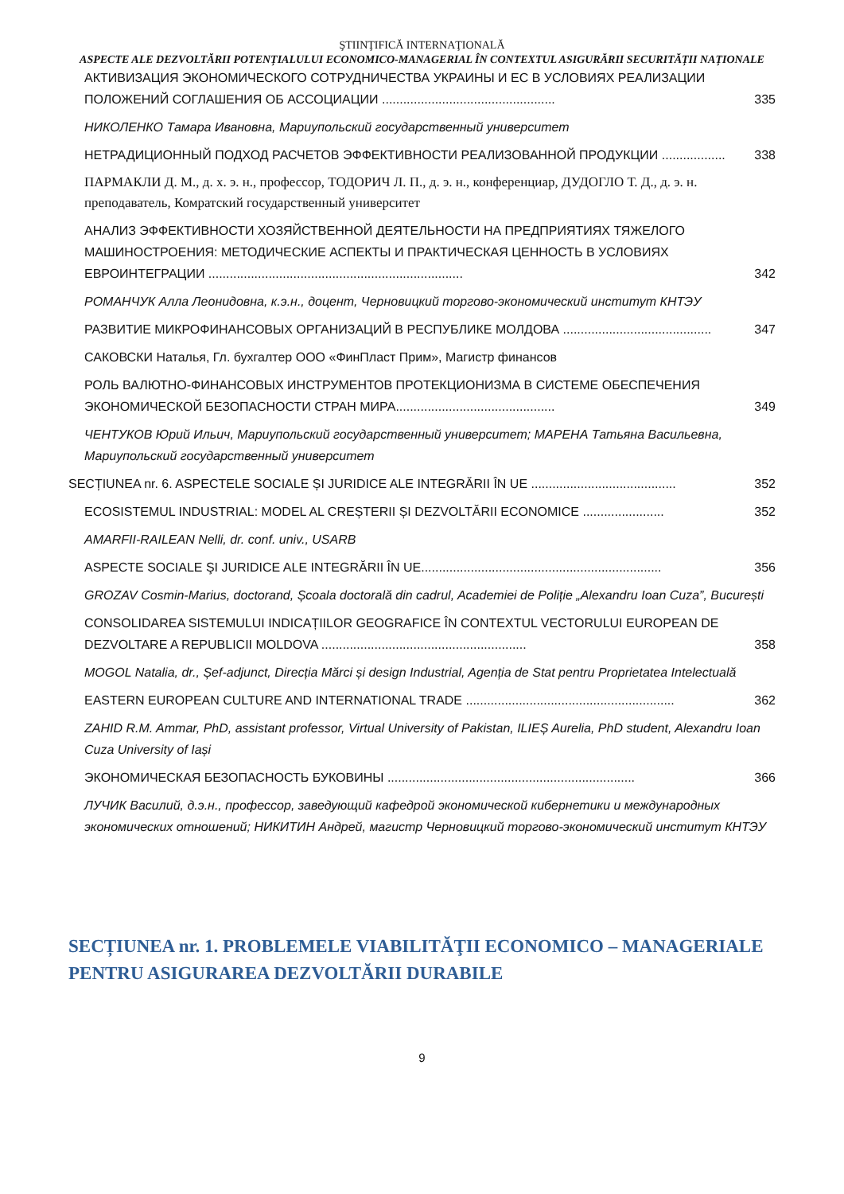ŞTIINŢIFICĂ INTERNAŢIONALĂ
ASPECTE ALE DEZVOLTĂRII POTENȚIALULUI ECONOMICO-MANAGERIAL ÎN CONTEXTUL ASIGURĂRII SECURITĂȚII NAȚIONALE
АКТИВИЗАЦИЯ ЭКОНОМИЧЕСКОГО СОТРУДНИЧЕСТВА УКРАИНЫ И ЕС В УСЛОВИЯХ РЕАЛИЗАЦИИ ПОЛОЖЕНИЙ СОГЛАШЕНИЯ ОБ АССОЦИАЦИИ ................................................. 335
НИКОЛЕНКО Тамара Ивановна, Мариупольский государственный университет
НЕТРАДИЦИОННЫЙ ПОДХОД РАСЧЕТОВ ЭФФЕКТИВНОСТИ РЕАЛИЗОВАННОЙ ПРОДУКЦИИ .................. 338
ПАРМАКЛИ Д. М., д. х. э. н., профессор, ТОДОРИЧ Л. П., д. э. н., конференциар, ДУДОГЛО Т. Д., д. э. н. преподаватель, Комратский государственный университет
АНАЛИЗ ЭФФЕКТИВНОСТИ ХОЗЯЙСТВЕННОЙ ДЕЯТЕЛЬНОСТИ НА ПРЕДПРИЯТИЯХ ТЯЖЕЛОГО МАШИНОСТРОЕНИЯ: МЕТОДИЧЕСКИЕ АСПЕКТЫ И ПРАКТИЧЕСКАЯ ЦЕННОСТЬ В УСЛОВИЯХ ЕВРОИНТЕГРАЦИИ ........................................................................ 342
РОМАНЧУК Алла Леонидовна, к.э.н., доцент, Черновицкий торгово-экономический институт КНТЭУ
РАЗВИТИЕ МИКРОФИНАНСОВЫХ ОРГАНИЗАЦИЙ В РЕСПУБЛИКЕ МОЛДОВА .......................................... 347
САКОВСКИ Наталья, Гл. бухгалтер ООО «ФинПласт Прим», Магистр финансов
РОЛЬ ВАЛЮТНО-ФИНАНСОВЫХ ИНСТРУМЕНТОВ ПРОТЕКЦИОНИЗМА В СИСТЕМЕ ОБЕСПЕЧЕНИЯ ЭКОНОМИЧЕСКОЙ БЕЗОПАСНОСТИ СТРАН МИРА............................................. 349
ЧЕНТУКОВ Юрий Ильич, Мариупольский государственный университет; МАРЕНА Татьяна Васильевна, Мариупольский государственный университет
SECȚIUNEA nr. 6. ASPECTELE SOCIALE ȘI JURIDICE ALE INTEGRĂRII ÎN UE ......................................... 352
ECOSISTEMUL INDUSTRIAL: MODEL AL CREȘTERII ȘI DEZVOLTĂRII ECONOMICE ....................... 352
AMARFII-RAILEAN Nelli, dr. conf. univ., USARB
ASPECTE SOCIALE ŞI JURIDICE ALE INTEGRĂRII ÎN UE.................................................................... 356
GROZAV Cosmin-Marius, doctorand, Școala doctorală din cadrul, Academiei de Poliție „Alexandru Ioan Cuza”, București
CONSOLIDAREA SISTEMULUI INDICAȚIILOR GEOGRAFICE ÎN CONTEXTUL VECTORULUI EUROPEAN DE DEZVOLTARE A REPUBLICII MOLDOVA .......................................................... 358
MOGOL Natalia, dr., Șef-adjunct, Direcția Mărci și design Industrial, Agenția de Stat pentru Proprietatea Intelectuală
EASTERN EUROPEAN CULTURE AND INTERNATIONAL TRADE ........................................................... 362
ZAHID R.M. Ammar, PhD, assistant professor, Virtual University of Pakistan, ILIEȘ Aurelia, PhD student, Alexandru Ioan Cuza University of Iași
ЭКОНОМИЧЕСКАЯ БЕЗОПАСНОСТЬ БУКОВИНЫ ...................................................................... 366
ЛУЧИК Василий, д.э.н., профессор, заведующий кафедрой экономической кибернетики и международных экономических отношений; НИКИТИН Андрей, магистр Черновицкий торгово-экономический институт КНТЭУ
SECȚIUNEA nr. 1. PROBLEMELE VIABILITĂŢII ECONOMICO – MANAGERIALE PENTRU ASIGURAREA DEZVOLTĂRII DURABILE
9